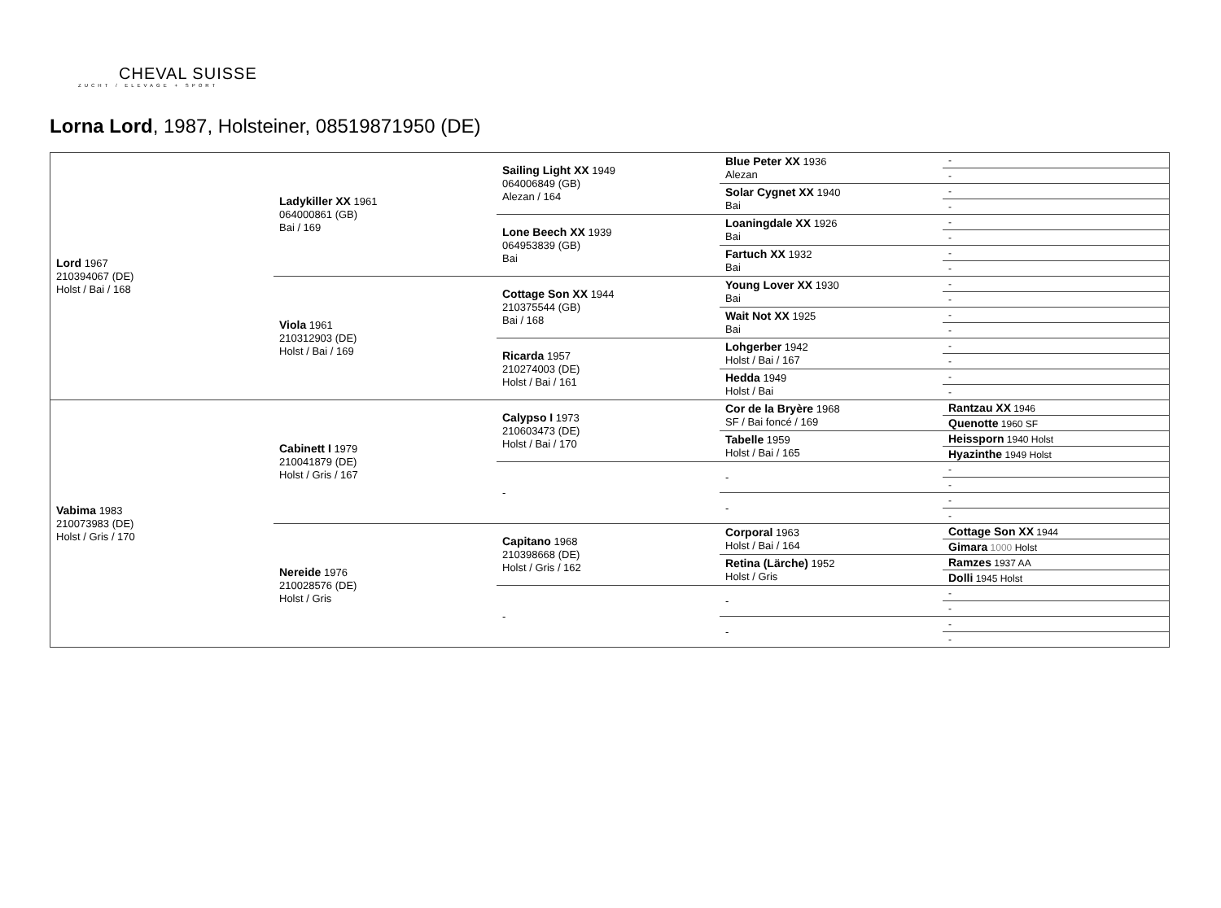CHEVAL SUISSE
ZUCHT / ELEVAGE + SPORT
Lorna Lord, 1987, Holsteiner, 08519871950 (DE)
| Lord 1967 210394067 (DE) Holst / Bai / 168 | Ladykiller XX 1961 064000861 (GB) Bai / 169 | Sailing Light XX 1949 064006849 (GB) Alezan / 164 | Blue Peter XX 1936 Alezan | - |
| | | | | - |
| | | | Solar Cygnet XX 1940 Bai | - |
| | | | | - |
| | | Lone Beech XX 1939 064953839 (GB) Bai | Loaningdale XX 1926 Bai | - |
| | | | | - |
| | | | Fartuch XX 1932 Bai | - |
| | | | | - |
| | Viola 1961 210312903 (DE) Holst / Bai / 169 | Cottage Son XX 1944 210375544 (GB) Bai / 168 | Young Lover XX 1930 Bai | - |
| | | | | - |
| | | | Wait Not XX 1925 Bai | - |
| | | | | - |
| | | Ricarda 1957 210274003 (DE) Holst / Bai / 161 | Lohgerber 1942 Holst / Bai / 167 | - |
| | | | | - |
| | | | Hedda 1949 Holst / Bai | - |
| | | | | - |
| Vabima 1983 210073983 (DE) Holst / Gris / 170 | Cabinett I 1979 210041879 (DE) Holst / Gris / 167 | Calypso I 1973 210603473 (DE) Holst / Bai / 170 | Cor de la Bryère 1968 SF / Bai foncé / 169 | Rantzau XX 1946 |
| | | | | Quenotte 1960 SF |
| | | | Tabelle 1959 Holst / Bai / 165 | Heissporn 1940 Holst |
| | | | | Hyazinthe 1949 Holst |
| | | - | - | - |
| | | | | - |
| | | | - | - |
| | | | | - |
| | Nereide 1976 210028576 (DE) Holst / Gris | Capitano 1968 210398668 (DE) Holst / Gris / 162 | Corporal 1963 Holst / Bai / 164 | Cottage Son XX 1944 |
| | | | | Gimara 1000 Holst |
| | | | Retina (Lärche) 1952 Holst / Gris | Ramzes 1937 AA |
| | | | | Dolli 1945 Holst |
| | | - | - | - |
| | | | | - |
| | | | - | - |
| | | | | - |